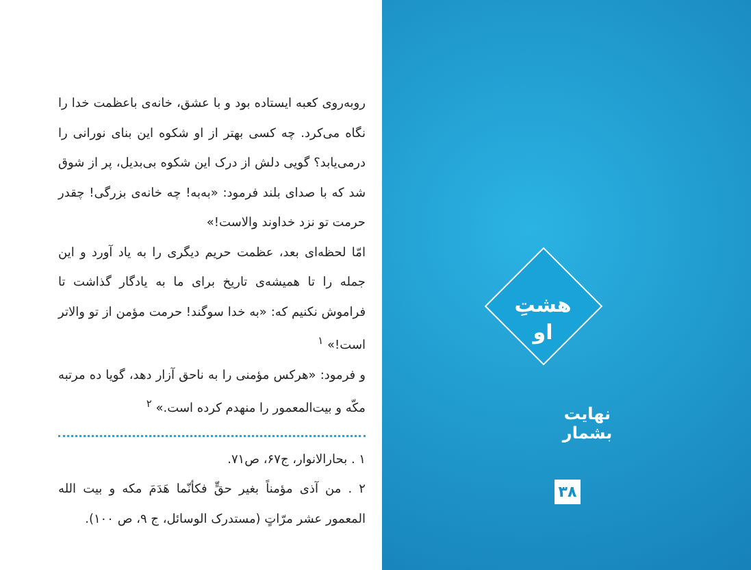روبه‌روی کعبه ایستاده بود و با عشق، خانه‌ی باعظمت خدا را نگاه می‌کرد. چه کسی بهتر از او شکوه این بنای نورانی را درمی‌یابد؟ گویی دلش از درک این شکوه بی‌بدیل، پر از شوق شد که با صدای بلند فرمود: «به‌به! چه خانه‌ی بزرگی! چقدر حرمت تو نزد خداوند والاست!»
امّا لحظه‌ای بعد، عظمت حریم دیگری را به یاد آورد و این جمله را تا همیشه‌ی تاریخ برای ما به یادگار گذاشت تا فراموش نکنیم که: «به خدا سوگند! حرمت مؤمن از تو والاتر است!» <sup>۱</sup>
و فرمود: «هرکس مؤمنی را به ناحق آزار دهد، گویا ده مرتبه مکّه و بیت‌المعمور را منهدم کرده است.» <sup>۲</sup>
۱ . بحارالانوار، ج۶۷، ص۷۱.
۲ . من آذی مؤمناً بغیر حقٍّ فکأنّما هَدَمَ مکه و بیت الله المعمور عشر مرّاتٍ (مستدرک الوسائل، ج ۹، ص ۱۰۰).
هشتِ
او
نهایت بشمار
۳۸